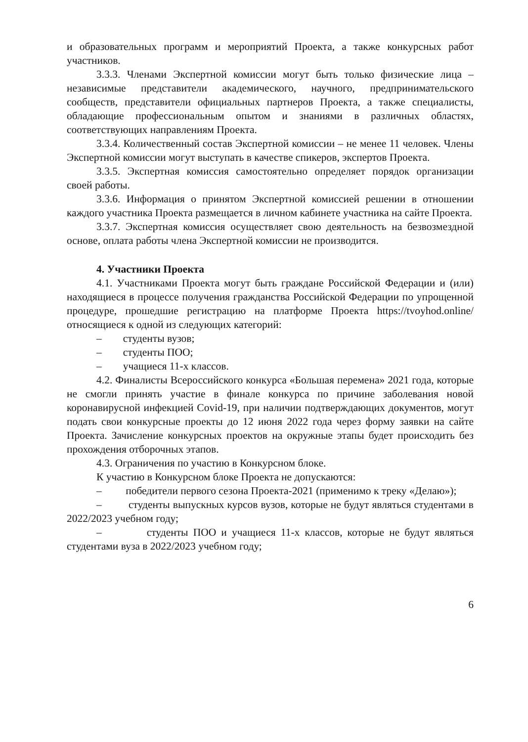и образовательных программ и мероприятий Проекта, а также конкурсных работ участников.
3.3.3. Членами Экспертной комиссии могут быть только физические лица – независимые представители академического, научного, предпринимательского сообществ, представители официальных партнеров Проекта, а также специалисты, обладающие профессиональным опытом и знаниями в различных областях, соответствующих направлениям Проекта.
3.3.4. Количественный состав Экспертной комиссии – не менее 11 человек. Члены Экспертной комиссии могут выступать в качестве спикеров, экспертов Проекта.
3.3.5. Экспертная комиссия самостоятельно определяет порядок организации своей работы.
3.3.6. Информация о принятом Экспертной комиссией решении в отношении каждого участника Проекта размещается в личном кабинете участника на сайте Проекта.
3.3.7. Экспертная комиссия осуществляет свою деятельность на безвозмездной основе, оплата работы члена Экспертной комиссии не производится.
4. Участники Проекта
4.1. Участниками Проекта могут быть граждане Российской Федерации и (или) находящиеся в процессе получения гражданства Российской Федерации по упрощенной процедуре, прошедшие регистрацию на платформе Проекта https://tvoyhod.online/ относящиеся к одной из следующих категорий:
– студенты вузов;
– студенты ПОО;
– учащиеся 11-х классов.
4.2. Финалисты Всероссийского конкурса «Большая перемена» 2021 года, которые не смогли принять участие в финале конкурса по причине заболевания новой коронавирусной инфекцией Covid-19, при наличии подтверждающих документов, могут подать свои конкурсные проекты до 12 июня 2022 года через форму заявки на сайте Проекта. Зачисление конкурсных проектов на окружные этапы будет происходить без прохождения отборочных этапов.
4.3. Ограничения по участию в Конкурсном блоке.
К участию в Конкурсном блоке Проекта не допускаются:
– победители первого сезона Проекта-2021 (применимо к треку «Делаю»);
– студенты выпускных курсов вузов, которые не будут являться студентами в 2022/2023 учебном году;
– студенты ПОО и учащиеся 11-х классов, которые не будут являться студентами вуза в 2022/2023 учебном году;
6